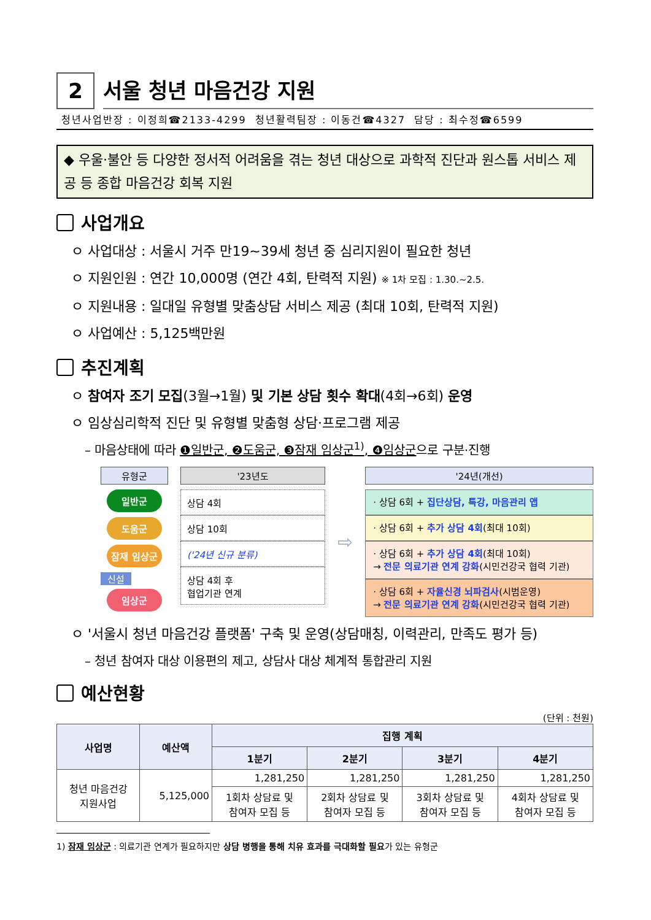2
서울 청년 마음건강 지원
청년사업반장 : 이정희☎2133-4299 청년활력팀장 : 이동건☎4327 담당 : 최수정☎6599
◆ 우울·불안 등 다양한 정서적 어려움을 겪는 청년 대상으로 과학적 진단과 원스톱 서비스 제공 등 종합 마음건강 회복 지원
사업개요
ㅇ 사업대상 : 서울시 거주 만19~39세 청년 중 심리지원이 필요한 청년
ㅇ 지원인원 : 연간 10,000명 (연간 4회, 탄력적 지원) ※ 1차 모집 : 1.30.~2.5.
ㅇ 지원내용 : 일대일 유형별 맞춤상담 서비스 제공 (최대 10회, 탄력적 지원)
ㅇ 사업예산 : 5,125백만원
추진계획
ㅇ 참여자 조기 모집(3월→1월) 및 기본 상담 횟수 확대(4회→6회) 운영
ㅇ 임상심리학적 진단 및 유형별 맞춤형 상담·프로그램 제공
– 마음상태에 따라 ❶일반군, ❷도움군, ❸잠재 임상군<sup>1)</sup>, ❹임상군으로 구분·진행
유형군
일반군
도움군
잠재 임상군
신설
임상군
'23년도
상담 4회
상담 10회
('24년 신규 분류)
상담 4회 후
협업기관 연계
⇨
'24년(개선)
· 상담 6회 + 집단상담, 특강, 마음관리 앱
· 상담 6회 + 추가 상담 4회(최대 10회)
· 상담 6회 + 추가 상담 4회(최대 10회)
→ 전문 의료기관 연계 강화(시민건강국 협력 기관)
· 상담 6회 + 자율신경 뇌파검사(시범운영)
→ 전문 의료기관 연계 강화(시민건강국 협력 기관)
ㅇ '서울시 청년 마음건강 플랫폼' 구축 및 운영(상담매칭, 이력관리, 만족도 평가 등)
– 청년 참여자 대상 이용편의 제고, 상담사 대상 체계적 통합관리 지원
예산현황
(단위 : 천원)
| 사업명 | 예산액 | 집행 계획 | | | |
| --- | --- | --- | --- | --- | --- |
| | | 1분기 | 2분기 | 3분기 | 4분기 |
| 청년 마음건강 지원사업 | 5,125,000 | 1,281,250 | 1,281,250 | 1,281,250 | 1,281,250 |
| | | 1회차 상담료 및 참여자 모집 등 | 2회차 상담료 및 참여자 모집 등 | 3회차 상담료 및 참여자 모집 등 | 4회차 상담료 및 참여자 모집 등 |
1) 잠재 임상군 : 의료기관 연계가 필요하지만 상담 병행을 통해 치유 효과를 극대화할 필요가 있는 유형군